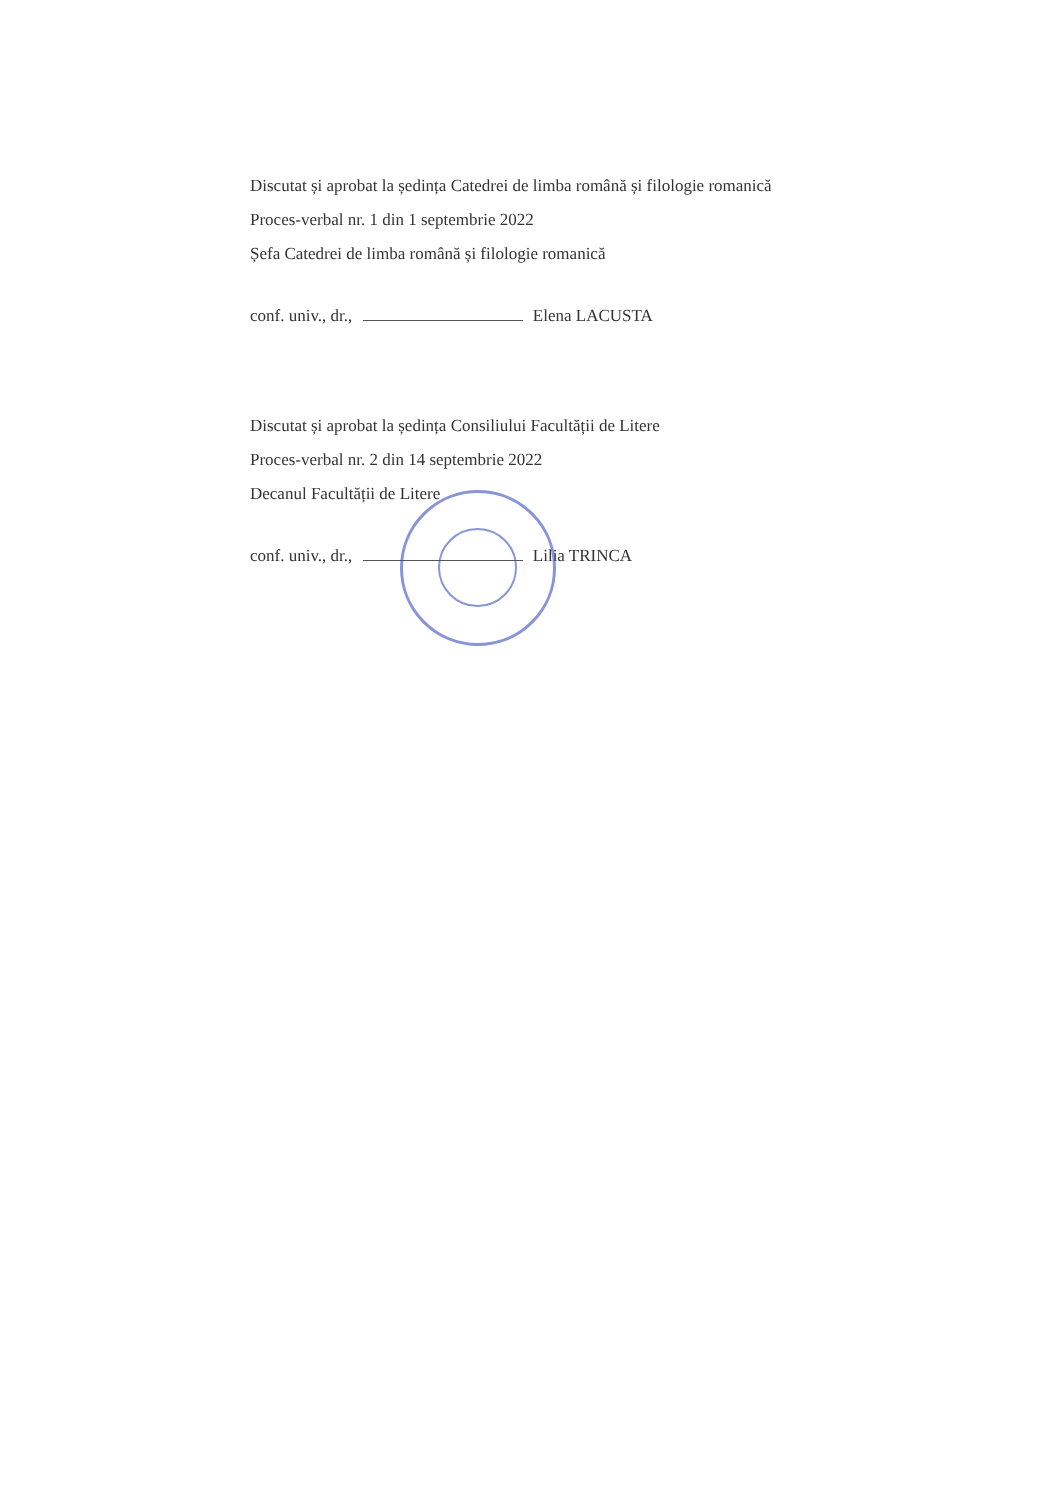Discutat și aprobat la ședința Catedrei de limba română și filologie romanică
Proces-verbal nr. 1 din 1 septembrie 2022
Șefa Catedrei de limba română și filologie romanică
conf. univ., dr., Elena LACUSTA
Discutat și aprobat la ședința Consiliului Facultății de Litere
Proces-verbal nr. 2 din 14 septembrie 2022
Decanul Facultății de Litere
conf. univ., dr., Lilia TRINCA